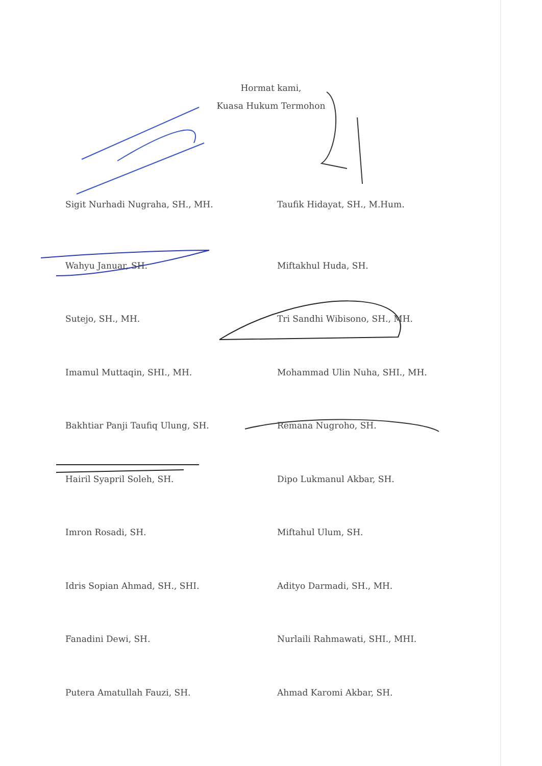Hormat kami,
Kuasa Hukum Termohon
Sigit Nurhadi Nugraha, SH., MH.
Taufik Hidayat, SH., M.Hum.
Wahyu Januar, SH.
Miftakhul Huda, SH.
Sutejo, SH., MH.
Tri Sandhi Wibisono, SH., MH.
Imamul Muttaqin, SHI., MH.
Mohammad Ulin Nuha, SHI., MH.
Bakhtiar Panji Taufiq Ulung, SH.
Remana Nugroho, SH.
Hairil Syapril Soleh, SH.
Dipo Lukmanul Akbar, SH.
Imron Rosadi, SH.
Miftahul Ulum, SH.
Idris Sopian Ahmad, SH., SHI.
Adityo Darmadi, SH., MH.
Fanadini Dewi, SH.
Nurlaili Rahmawati, SHI., MHI.
Putera Amatullah Fauzi, SH.
Ahmad Karomi Akbar, SH.